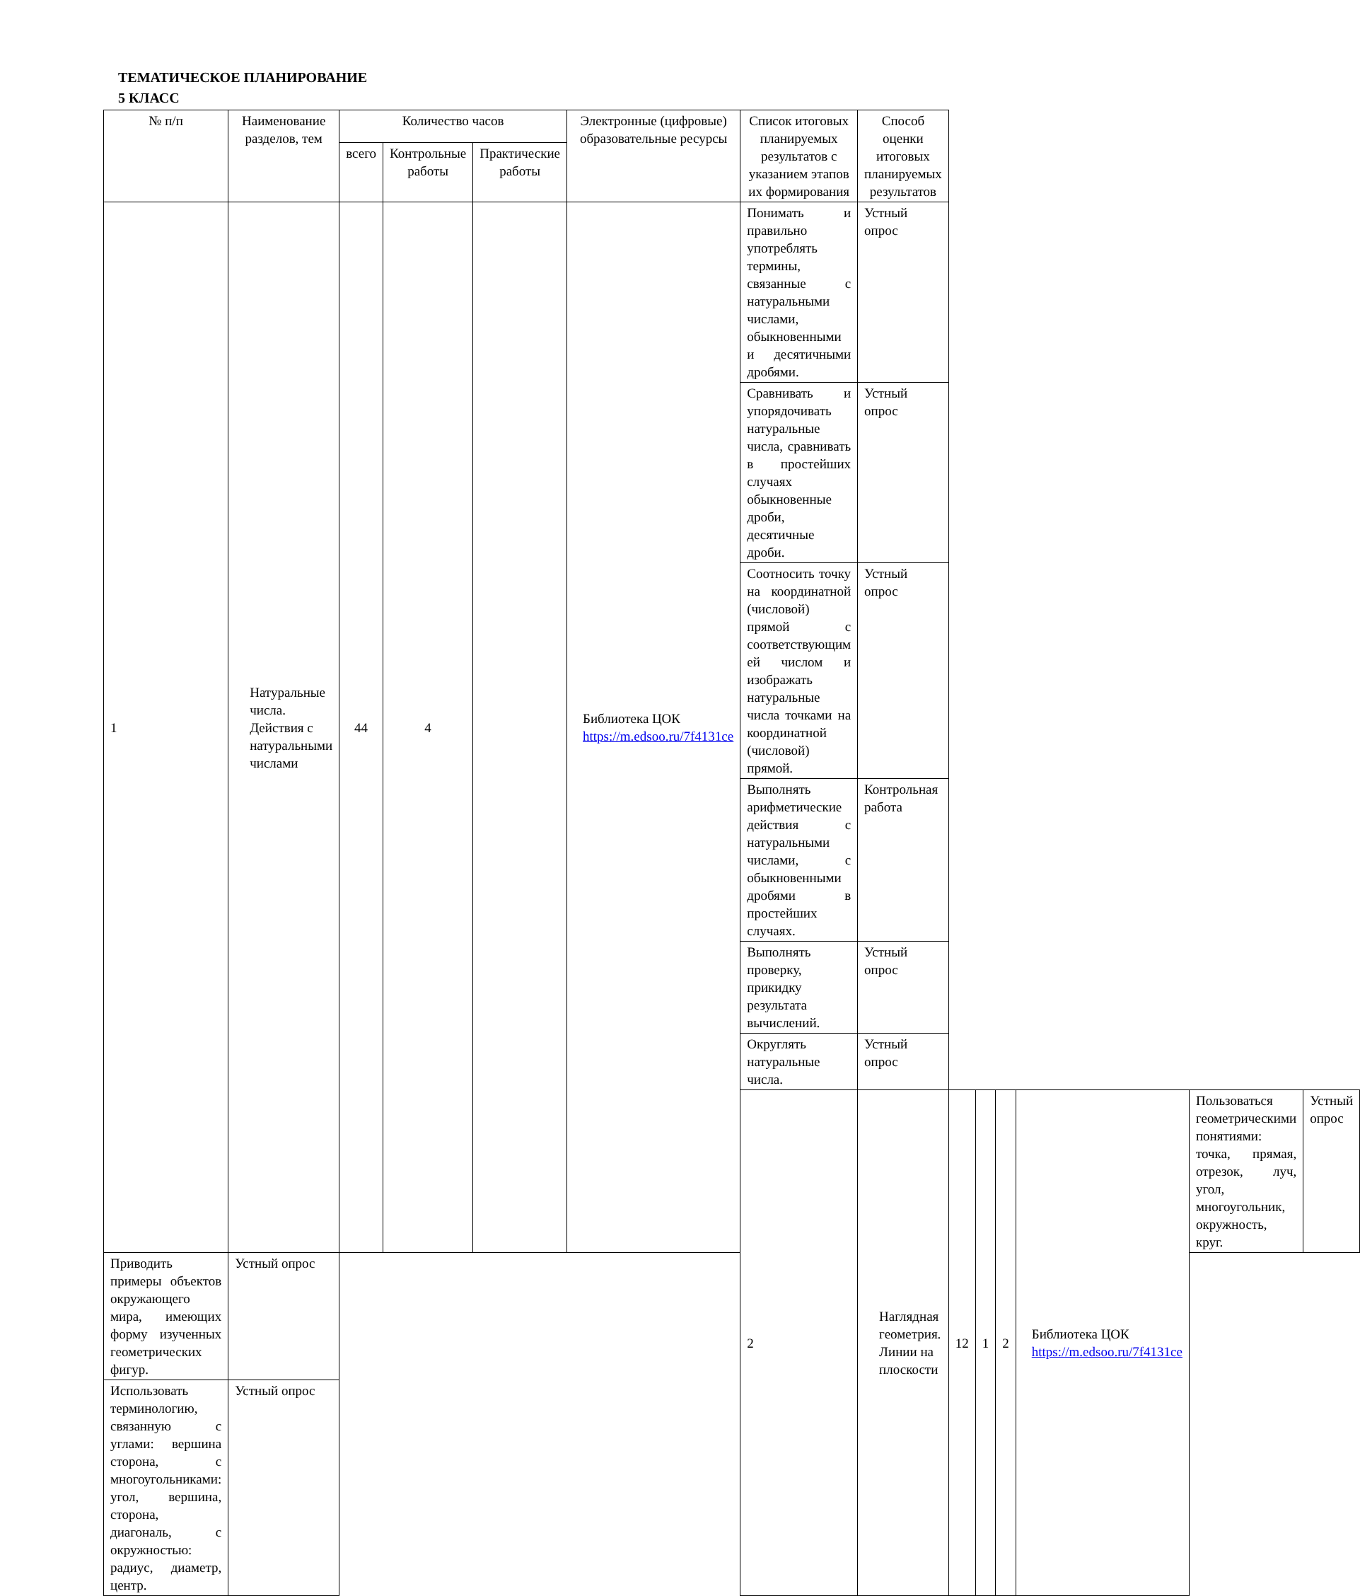ТЕМАТИЧЕСКОЕ ПЛАНИРОВАНИЕ
5 КЛАСС
| № п/п | Наименование разделов, тем | Количество часов | | | Электронные (цифровые) образовательные ресурсы | Список итоговых планируемых результатов с указанием этапов их формирования | Способ оценки итоговых планируемых результатов | | | | | | |
| --- | --- | --- | --- | --- | --- | --- | --- | --- | --- | --- | --- | --- | --- |
| | | всего | Контрольные работы | Практические работы | | | | | | | | | |
| 1 | Натуральные числа. Действия с натуральными числами | 44 | 4 | | Библиотека ЦОК https://m.edsoo.ru/7f4131ce | Понимать и правильно употреблять термины, связанные с натуральными числами, обыкновенными и десятичными дробями. | Устный опрос | | | | | | |
| | | | | | | Сравнивать и упорядочивать натуральные числа, сравнивать в простейших случаях обыкновенные дроби, десятичные дроби. | Устный опрос | | | | | | |
| | | | | | | Соотносить точку на координатной (числовой) прямой с соответствующим ей числом и изображать натуральные числа точками на координатной (числовой) прямой. | Устный опрос | | | | | | |
| | | | | | | Выполнять арифметические действия с натуральными числами, с обыкновенными дробями в простейших случаях. | Контрольная работа | | | | | | |
| | | | | | | Выполнять проверку, прикидку результата вычислений. | Устный опрос | | | | | | |
| | | | | | | Округлять натуральные числа. | Устный опрос | | | | | | |
| | | | | | | 2 | Наглядная геометрия. Линии на плоскости | 12 | 1 | 2 | Библиотека ЦОК https://m.edsoo.ru/7f4131ce | Пользоваться геометрическими понятиями: точка, прямая, отрезок, луч, угол, многоугольник, окружность, круг. | Устный опрос |
| Приводить примеры объектов окружающего мира, имеющих форму изученных геометрических фигур. | Устный опрос | | | | | | | | | | | | |
| Использовать терминологию, связанную с углами: вершина сторона, с многоугольниками: угол, вершина, сторона, диагональ, с окружностью: радиус, диаметр, центр. | Устный опрос | | | | | | | | | | | | |